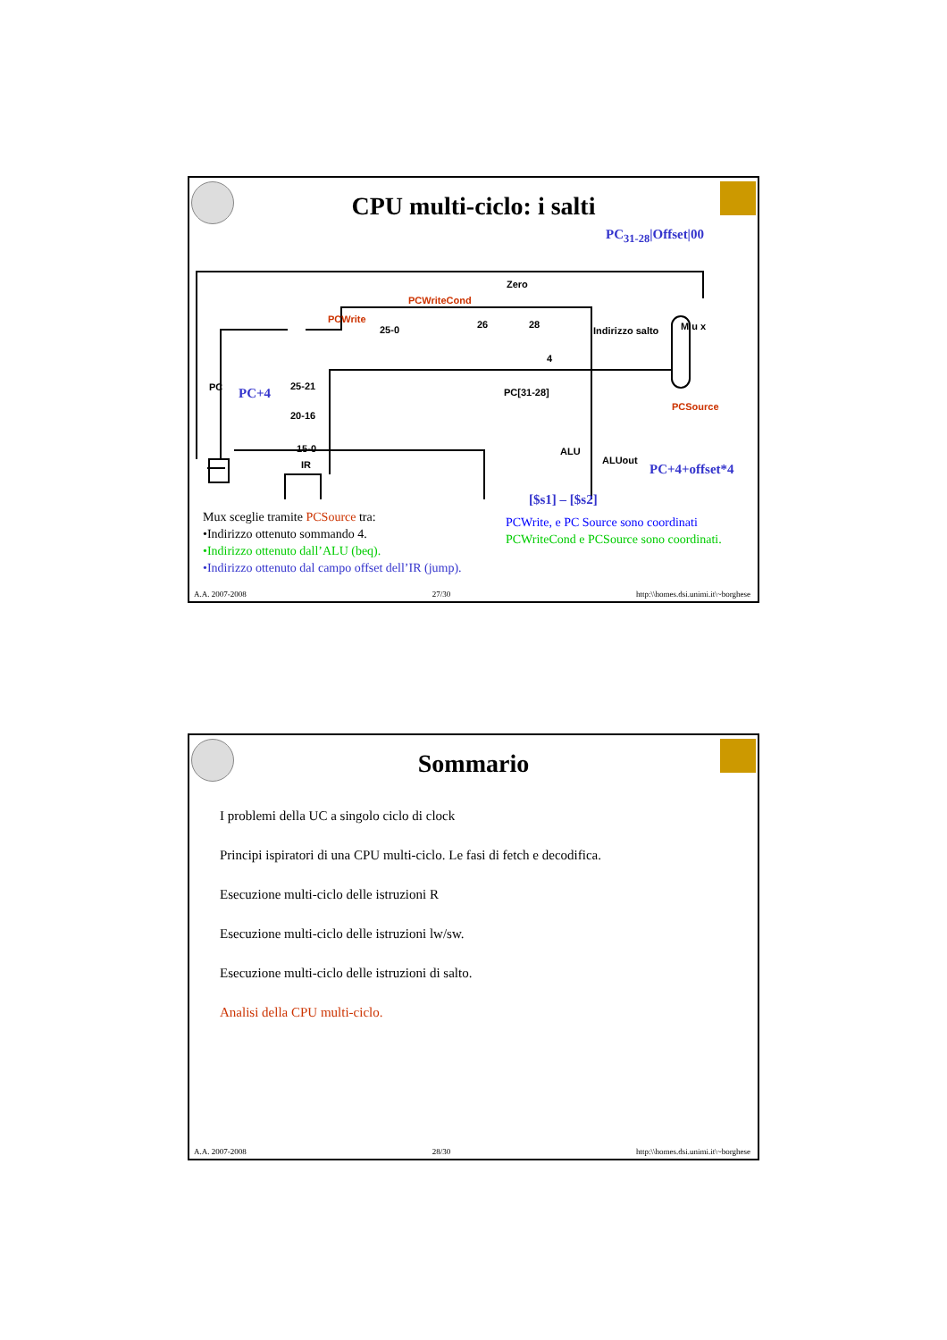CPU multi-ciclo: i salti
PC<sub>31-28</sub>|Offset|00
PCWriteCond
Zero
PCWrite
25-0 26 28
Indirizzo salto
4
M u x
PC PC+4 25-21
20-16
15-0
IR
PC[31-28]
PCSource
ALU
ALUout
PC+4+offset*4
[$s1] – [$s2]
Mux sceglie tramite PCSource tra:
•Indirizzo ottenuto sommando 4.
•Indirizzo ottenuto dall’ALU (beq).
•Indirizzo ottenuto dal campo offset dell’IR (jump).
PCWrite, e PC Source sono coordinati
PCWriteCond e PCSource sono coordinati.
A.A. 2007-2008 27/30 http:\\homes.dsi.unimi.it\~borghese
Sommario
I problemi della UC a singolo ciclo di clock
Principi ispiratori di una CPU multi-ciclo. Le fasi di fetch e decodifica.
Esecuzione multi-ciclo delle istruzioni R
Esecuzione multi-ciclo delle istruzioni lw/sw.
Esecuzione multi-ciclo delle istruzioni di salto.
Analisi della CPU multi-ciclo.
A.A. 2007-2008 28/30 http:\\homes.dsi.unimi.it\~borghese